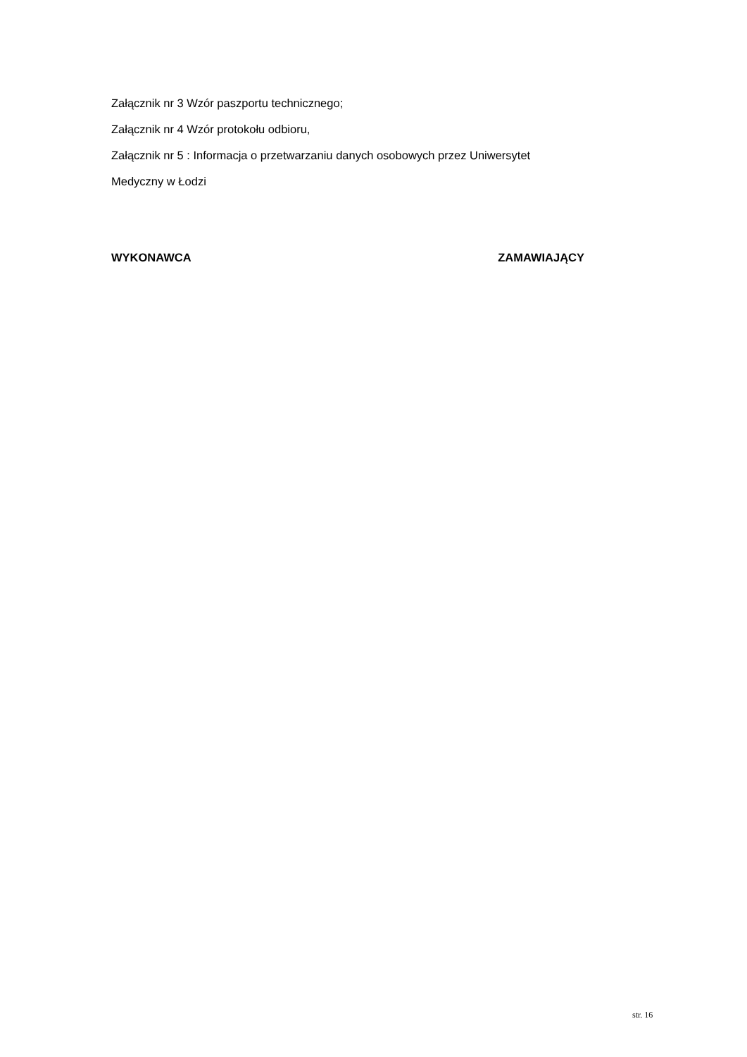Załącznik nr 3 Wzór paszportu technicznego;
Załącznik nr 4 Wzór protokołu odbioru,
Załącznik nr 5 : Informacja o przetwarzaniu danych osobowych przez Uniwersytet
Medyczny w Łodzi
WYKONAWCA ZAMAWIAJĄCY
str. 16